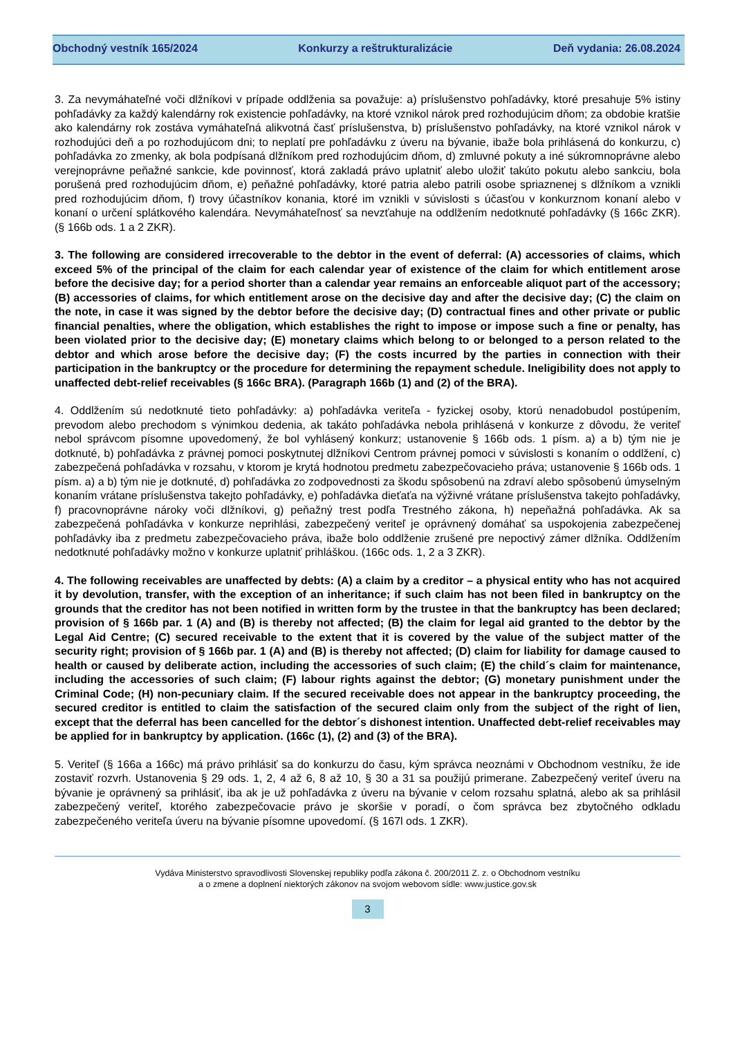Obchodný vestník 165/2024 Konkurzy a reštrukturalizácie Deň vydania: 26.08.2024
3. Za nevymáhateľné voči dlžníkovi v prípade oddlženia sa považuje: a) príslušenstvo pohľadávky, ktoré presahuje 5% istiny pohľadávky za každý kalendárny rok existencie pohľadávky, na ktoré vznikol nárok pred rozhodujúcim dňom; za obdobie kratšie ako kalendárny rok zostáva vymáhateľná alikvotná časť príslušenstva, b) príslušenstvo pohľadávky, na ktoré vznikol nárok v rozhodujúci deň a po rozhodujúcom dni; to neplatí pre pohľadávku z úveru na bývanie, ibaže bola prihlásená do konkurzu, c) pohľadávka zo zmenky, ak bola podpísaná dlžníkom pred rozhodujúcim dňom, d) zmluvné pokuty a iné súkromnoprávne alebo verejnoprávne peňažné sankcie, kde povinnosť, ktorá zakladá právo uplatniť alebo uložiť takúto pokutu alebo sankciu, bola porušená pred rozhodujúcim dňom, e) peňažné pohľadávky, ktoré patria alebo patrili osobe spriaznenej s dlžníkom a vznikli pred rozhodujúcim dňom, f) trovy účastníkov konania, ktoré im vznikli v súvislosti s účasťou v konkurznom konaní alebo v konaní o určení splátkového kalendára. Nevymáhateľnosť sa nevzťahuje na oddlžením nedotknuté pohľadávky (§ 166c ZKR). (§ 166b ods. 1 a 2 ZKR).
3. The following are considered irrecoverable to the debtor in the event of deferral: (A) accessories of claims, which exceed 5% of the principal of the claim for each calendar year of existence of the claim for which entitlement arose before the decisive day; for a period shorter than a calendar year remains an enforceable aliquot part of the accessory; (B) accessories of claims, for which entitlement arose on the decisive day and after the decisive day; (C) the claim on the note, in case it was signed by the debtor before the decisive day; (D) contractual fines and other private or public financial penalties, where the obligation, which establishes the right to impose or impose such a fine or penalty, has been violated prior to the decisive day; (E) monetary claims which belong to or belonged to a person related to the debtor and which arose before the decisive day; (F) the costs incurred by the parties in connection with their participation in the bankruptcy or the procedure for determining the repayment schedule. Ineligibility does not apply to unaffected debt-relief receivables (§ 166c BRA). (Paragraph 166b (1) and (2) of the BRA).
4. Oddlžením sú nedotknuté tieto pohľadávky: a) pohľadávka veriteľa - fyzickej osoby, ktorú nenadobudol postúpením, prevodom alebo prechodom s výnimkou dedenia, ak takáto pohľadávka nebola prihlásená v konkurze z dôvodu, že veriteľ nebol správcom písomne upovedomený, že bol vyhlásený konkurz; ustanovenie § 166b ods. 1 písm. a) a b) tým nie je dotknuté, b) pohľadávka z právnej pomoci poskytnutej dlžníkovi Centrom právnej pomoci v súvislosti s konaním o oddlžení, c) zabezpečená pohľadávka v rozsahu, v ktorom je krytá hodnotou predmetu zabezpečovacieho práva; ustanovenie § 166b ods. 1 písm. a) a b) tým nie je dotknuté, d) pohľadávka zo zodpovednosti za škodu spôsobenú na zdraví alebo spôsobenú úmyselným konaním vrátane príslušenstva takejto pohľadávky, e) pohľadávka dieťaťa na výživné vrátane príslušenstva takejto pohľadávky, f) pracovnoprávne nároky voči dlžníkovi, g) peňažný trest podľa Trestného zákona, h) nepeňažná pohľadávka. Ak sa zabezpečená pohľadávka v konkurze neprihlási, zabezpečený veriteľ je oprávnený domáhať sa uspokojenia zabezpečenej pohľadávky iba z predmetu zabezpečovacieho práva, ibaže bolo oddlženie zrušené pre nepoctivý zámer dlžníka. Oddlžením nedotknuté pohľadávky možno v konkurze uplatniť prihláškou. (166c ods. 1, 2 a 3 ZKR).
4. The following receivables are unaffected by debts: (A) a claim by a creditor – a physical entity who has not acquired it by devolution, transfer, with the exception of an inheritance; if such claim has not been filed in bankruptcy on the grounds that the creditor has not been notified in written form by the trustee in that the bankruptcy has been declared; provision of § 166b par. 1 (A) and (B) is thereby not affected; (B) the claim for legal aid granted to the debtor by the Legal Aid Centre; (C) secured receivable to the extent that it is covered by the value of the subject matter of the security right; provision of § 166b par. 1 (A) and (B) is thereby not affected; (D) claim for liability for damage caused to health or caused by deliberate action, including the accessories of such claim; (E) the child´s claim for maintenance, including the accessories of such claim; (F) labour rights against the debtor; (G) monetary punishment under the Criminal Code; (H) non-pecuniary claim. If the secured receivable does not appear in the bankruptcy proceeding, the secured creditor is entitled to claim the satisfaction of the secured claim only from the subject of the right of lien, except that the deferral has been cancelled for the debtor´s dishonest intention. Unaffected debt-relief receivables may be applied for in bankruptcy by application. (166c (1), (2) and (3) of the BRA).
5. Veriteľ (§ 166a a 166c) má právo prihlásiť sa do konkurzu do času, kým správca neoznámi v Obchodnom vestníku, že ide zostaviť rozvrh. Ustanovenia § 29 ods. 1, 2, 4 až 6, 8 až 10, § 30 a 31 sa použijú primerane. Zabezpečený veriteľ úveru na bývanie je oprávnený sa prihlásiť, iba ak je už pohľadávka z úveru na bývanie v celom rozsahu splatná, alebo ak sa prihlásil zabezpečený veriteľ, ktorého zabezpečovacie právo je skoršie v poradí, o čom správca bez zbytočného odkladu zabezpečeného veriteľa úveru na bývanie písomne upovedomí. (§ 167l ods. 1 ZKR).
Vydáva Ministerstvo spravodlivosti Slovenskej republiky podľa zákona č. 200/2011 Z. z. o Obchodnom vestníku
a o zmene a doplnení niektorých zákonov na svojom webovom sídle: www.justice.gov.sk
3